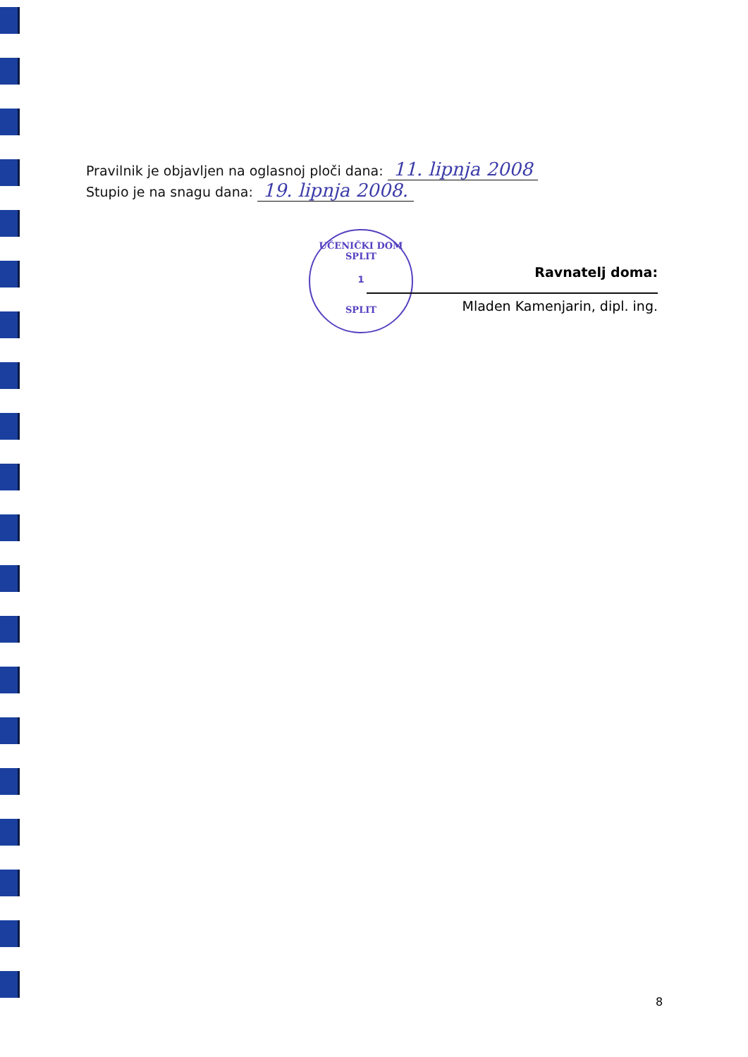Pravilnik je objavljen na oglasnoj ploči dana: 11. lipnja 2008
Stupio je na snagu dana: 19. lipnja 2008.
UČENIČKI DOM SPLIT
1
SPLIT
Ravnatelj doma:
Mladen Kamenjarin, dipl. ing.
8